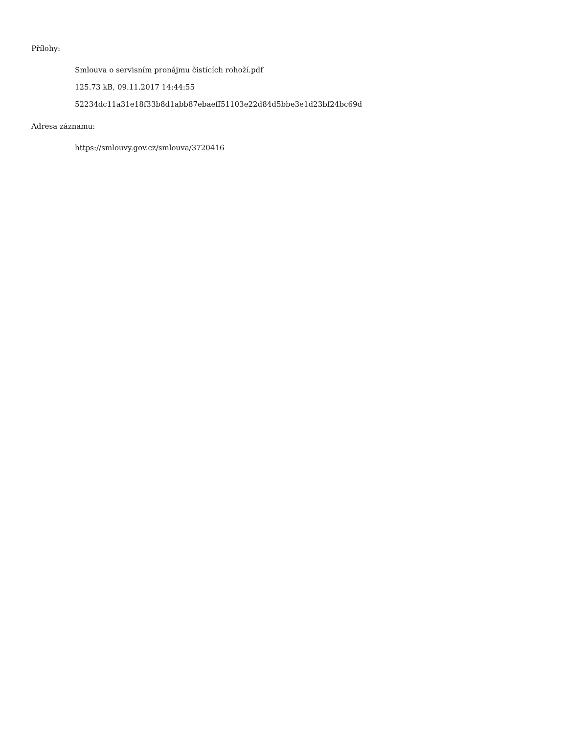Přílohy:
Smlouva o servisním pronájmu čistících rohoží.pdf
125.73 kB, 09.11.2017 14:44:55
52234dc11a31e18f33b8d1abb87ebaeff51103e22d84d5bbe3e1d23bf24bc69d
Adresa záznamu:
https://smlouvy.gov.cz/smlouva/3720416